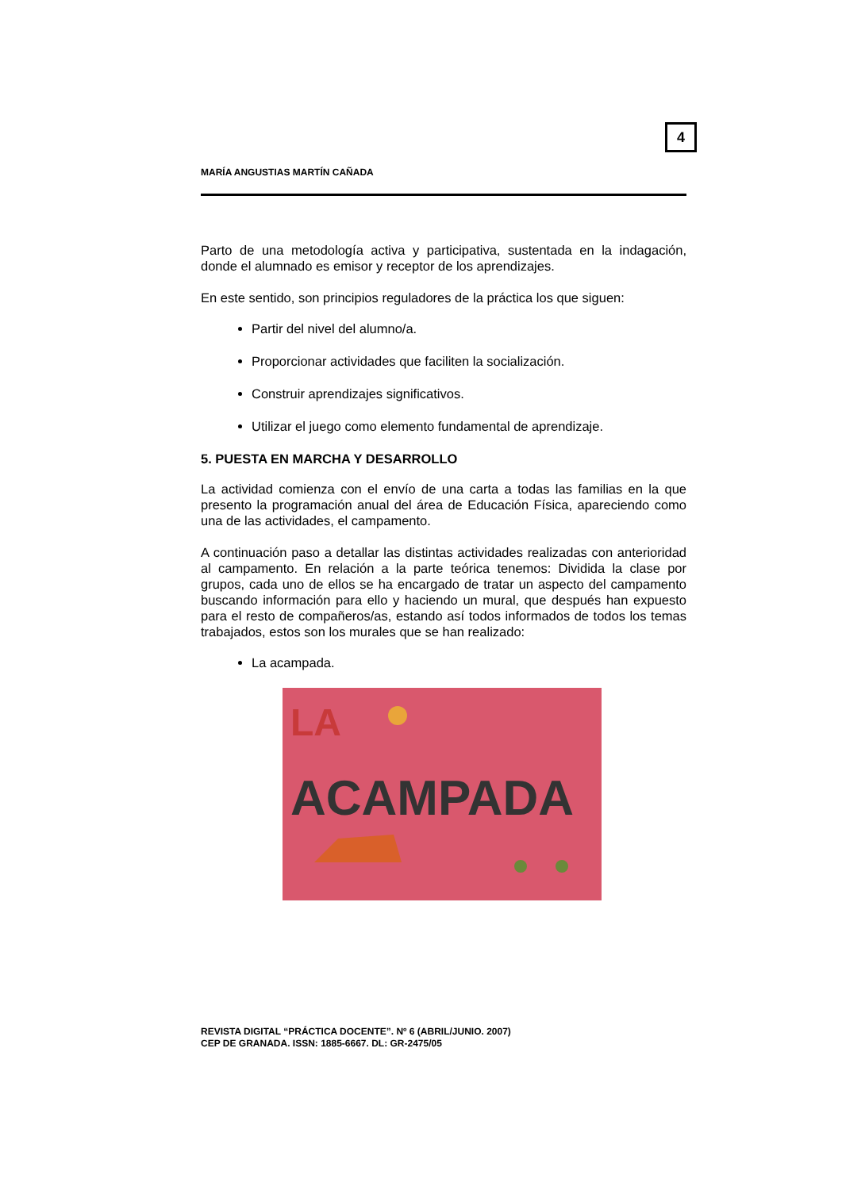4
MARÍA ANGUSTIAS MARTÍN CAÑADA
Parto de una metodología activa y participativa, sustentada en la indagación, donde el alumnado es emisor y receptor de los aprendizajes.
En este sentido, son principios reguladores de la práctica los que siguen:
Partir del nivel del alumno/a.
Proporcionar actividades que faciliten la socialización.
Construir aprendizajes significativos.
Utilizar el juego como elemento fundamental de aprendizaje.
5. PUESTA EN MARCHA Y DESARROLLO
La actividad comienza con el envío de una carta a todas las familias en la que presento la programación anual del área de Educación Física, apareciendo como una de las actividades, el campamento.
A continuación paso a detallar las distintas actividades realizadas con anterioridad al campamento. En relación a la parte teórica tenemos: Dividida la clase por grupos, cada uno de ellos se ha encargado de tratar un aspecto del campamento buscando información para ello y haciendo un mural, que después han expuesto para el resto de compañeros/as, estando así todos informados de todos los temas trabajados, estos son los murales que se han realizado:
La acampada.
LA
ACAMPADA
REVISTA DIGITAL “PRÁCTICA DOCENTE”. Nº 6 (ABRIL/JUNIO. 2007)
CEP DE GRANADA. ISSN: 1885-6667. DL: GR-2475/05